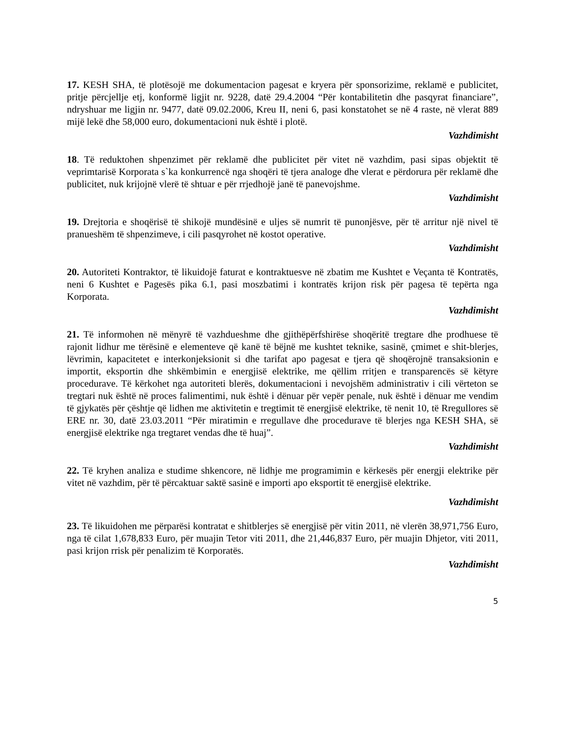17. KESH SHA, të plotësojë me dokumentacion pagesat e kryera për sponsorizime, reklamë e publicitet, pritje përcjellje etj, konformë ligjit nr. 9228, datë 29.4.2004 “Për kontabilitetin dhe pasqyrat financiare”, ndryshuar me ligjin nr. 9477, datë 09.02.2006, Kreu II, neni 6, pasi konstatohet se në 4 raste, në vlerat 889 mijë lekë dhe 58,000 euro, dokumentacioni nuk është i plotë.
Vazhdimisht
18. Të reduktohen shpenzimet për reklamë dhe publicitet për vitet në vazhdim, pasi sipas objektit të veprimtarisë Korporata s`ka konkurrencë nga shoqëri të tjera analoge dhe vlerat e përdorura për reklamë dhe publicitet, nuk krijojnë vlerë të shtuar e për rrjedhojë janë të panevojshme.
Vazhdimisht
19. Drejtoria e shoqërisë të shikojë mundësinë e uljes së numrit të punonjësve, për të arritur një nivel të pranueshëm të shpenzimeve, i cili pasqyrohet në kostot operative.
Vazhdimisht
20. Autoriteti Kontraktor, të likuidojë faturat e kontraktuesve në zbatim me Kushtet e Veçanta të Kontratës, neni 6 Kushtet e Pagesës pika 6.1, pasi moszbatimi i kontratës krijon risk për pagesa të tepërta nga Korporata.
Vazhdimisht
21. Të informohen në mënyrë të vazhdueshme dhe gjithëpërfshirëse shoqëritë tregtare dhe prodhuese të rajonit lidhur me tërësinë e elementeve që kanë të bëjnë me kushtet teknike, sasinë, çmimet e shit-blerjes, lëvrimin, kapacitetet e interkonjeksionit si dhe tarifat apo pagesat e tjera që shoqërojnë transaksionin e importit, eksportin dhe shkëmbimin e energjisë elektrike, me qëllim rritjen e transparencës së këtyre procedurave. Të kërkohet nga autoriteti blerës, dokumentacioni i nevojshëm administrativ i cili vërteton se tregtari nuk është në proces falimentimi, nuk është i dënuar për vepër penale, nuk është i dënuar me vendim të gjykatës për çështje që lidhen me aktivitetin e tregtimit të energjisë elektrike, të nenit 10, të Rregullores së ERE nr. 30, datë 23.03.2011 “Për miratimin e rregullave dhe procedurave të blerjes nga KESH SHA, së energjisë elektrike nga tregtaret vendas dhe të huaj”.
Vazhdimisht
22. Të kryhen analiza e studime shkencore, në lidhje me programimin e kërkesës për energji elektrike për vitet në vazhdim, për të përcaktuar saktë sasinë e importi apo eksportit të energjisë elektrike.
Vazhdimisht
23. Të likuidohen me përparësi kontratat e shitblerjes së energjisë për vitin 2011, në vlerën 38,971,756 Euro, nga të cilat 1,678,833 Euro, për muajin Tetor viti 2011, dhe 21,446,837 Euro, për muajin Dhjetor, viti 2011, pasi krijon rrisk për penalizim të Korporatës.
Vazhdimisht
5